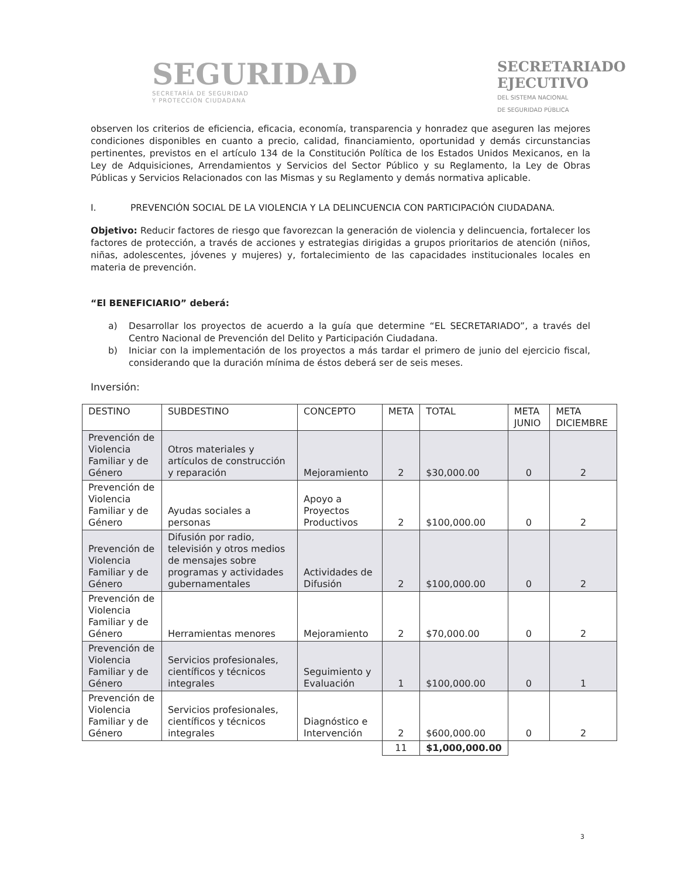SEGURIDAD
SECRETARÍA DE SEGURIDAD
Y PROTECCIÓN CIUDADANA
SECRETARIADO
EJECUTIVO
DEL SISTEMA NACIONAL
DE SEGURIDAD PÚBLICA
observen los criterios de eficiencia, eficacia, economía, transparencia y honradez que aseguren las mejores condiciones disponibles en cuanto a precio, calidad, financiamiento, oportunidad y demás circunstancias pertinentes, previstos en el artículo 134 de la Constitución Política de los Estados Unidos Mexicanos, en la Ley de Adquisiciones, Arrendamientos y Servicios del Sector Público y su Reglamento, la Ley de Obras Públicas y Servicios Relacionados con las Mismas y su Reglamento y demás normativa aplicable.
I. PREVENCIÓN SOCIAL DE LA VIOLENCIA Y LA DELINCUENCIA CON PARTICIPACIÓN CIUDADANA.
Objetivo: Reducir factores de riesgo que favorezcan la generación de violencia y delincuencia, fortalecer los factores de protección, a través de acciones y estrategias dirigidas a grupos prioritarios de atención (niños, niñas, adolescentes, jóvenes y mujeres) y, fortalecimiento de las capacidades institucionales locales en materia de prevención.
“El BENEFICIARIO” deberá:
a) Desarrollar los proyectos de acuerdo a la guía que determine “EL SECRETARIADO”, a través del Centro Nacional de Prevención del Delito y Participación Ciudadana.
b) Iniciar con la implementación de los proyectos a más tardar el primero de junio del ejercicio fiscal, considerando que la duración mínima de éstos deberá ser de seis meses.
Inversión:
| DESTINO | SUBDESTINO | CONCEPTO | META | TOTAL | META JUNIO | META DICIEMBRE |
| --- | --- | --- | --- | --- | --- | --- |
| Prevención de Violencia Familiar y de Género | Otros materiales y artículos de construcción y reparación | Mejoramiento | 2 | $30,000.00 | 0 | 2 |
| Prevención de Violencia Familiar y de Género | Ayudas sociales a personas | Apoyo a Proyectos Productivos | 2 | $100,000.00 | 0 | 2 |
| Prevención de Violencia Familiar y de Género | Difusión por radio, televisión y otros medios de mensajes sobre programas y actividades gubernamentales | Actividades de Difusión | 2 | $100,000.00 | 0 | 2 |
| Prevención de Violencia Familiar y de Género | Herramientas menores | Mejoramiento | 2 | $70,000.00 | 0 | 2 |
| Prevención de Violencia Familiar y de Género | Servicios profesionales, científicos y técnicos integrales | Seguimiento y Evaluación | 1 | $100,000.00 | 0 | 1 |
| Prevención de Violencia Familiar y de Género | Servicios profesionales, científicos y técnicos integrales | Diagnóstico e Intervención | 2 | $600,000.00 | 0 | 2 |
| | | | 11 | $1,000,000.00 | | |
3